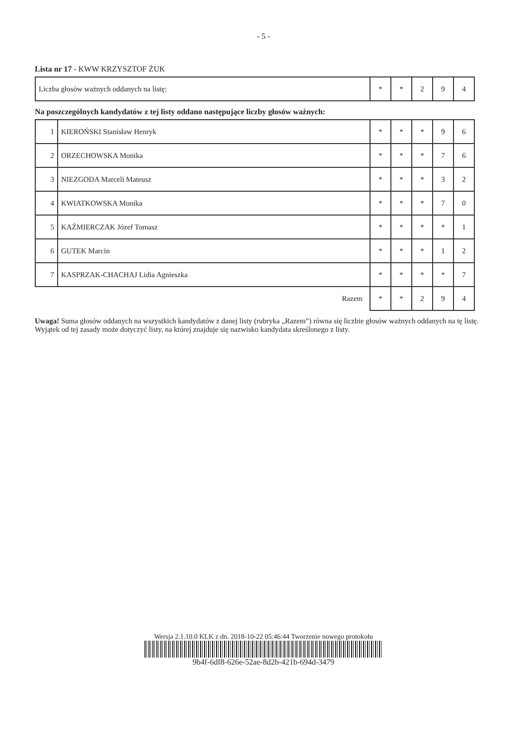- 5 -
Lista nr 17 - KWW KRZYSZTOF ŻUK
| Liczba głosów ważnych oddanych na listę: | * | * | 2 | 9 | 4 |
Na poszczególnych kandydatów z tej listy oddano następujące liczby głosów ważnych:
| 1 | KIEROŃSKI Stanisław Henryk | * | * | * | 9 | 6 |
| 2 | ORZECHOWSKA Monika | * | * | * | 7 | 6 |
| 3 | NIEZGODA Marceli Mateusz | * | * | * | 3 | 2 |
| 4 | KWIATKOWSKA Monika | * | * | * | 7 | 0 |
| 5 | KAŹMIERCZAK Józef Tomasz | * | * | * | * | 1 |
| 6 | GUTEK Marcin | * | * | * | 1 | 2 |
| 7 | KASPRZAK-CHACHAJ Lidia Agnieszka | * | * | * | * | 7 |
| Razem | | * | * | 2 | 9 | 4 |
Uwaga! Suma głosów oddanych na wszystkich kandydatów z danej listy (rubryka „Razem”) równa się liczbie głosów ważnych oddanych na tę listę. Wyjątek od tej zasady może dotyczyć listy, na której znajduje się nazwisko kandydata skreślonego z listy.
Wersja 2.1.10.0 KLK z dn. 2018-10-22 05:46:44 Tworzenie nowego protokołu
9b4f-6df8-626e-52ae-8d2b-421b-694d-3479